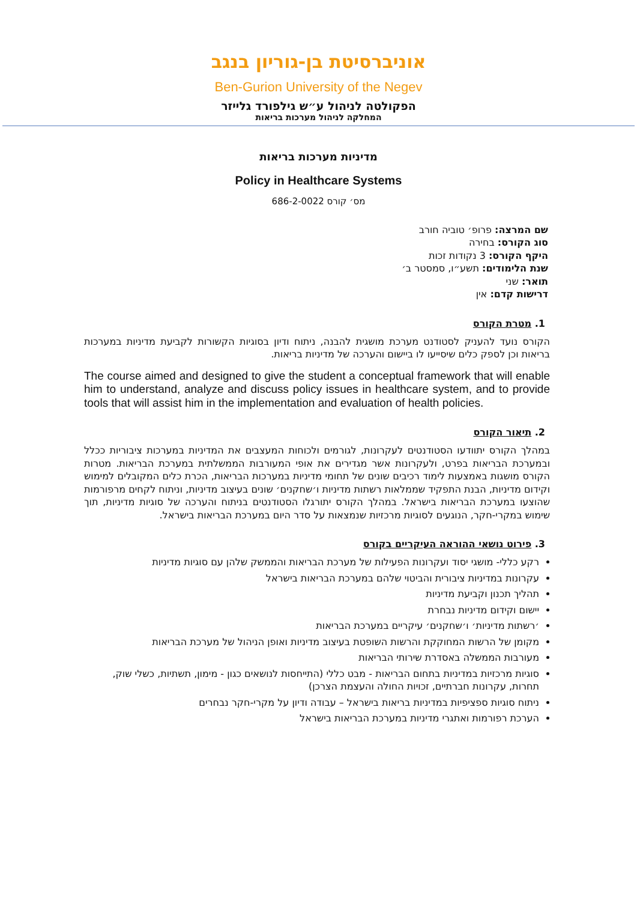אוניברסיטת בן-גוריון בנגב
Ben-Gurion University of the Negev
הפקולטה לניהול ע״ש גילפורד גלייזר
המחלקה לניהול מערכות בריאות
מדיניות מערכות בריאות
Policy in Healthcare Systems
מס׳ קורס 686-2-0022
שם המרצה: פרופ׳ טוביה חורב
סוג הקורס: בחירה
היקף הקורס: 3 נקודות זכות
שנת הלימודים: תשע״ו, סמסטר ב׳
תואר: שני
דרישות קדם: אין
1. מטרת הקורס
הקורס נועד להעניק לסטודנט מערכת מושגית להבנה, ניתוח ודיון בסוגיות הקשורות לקביעת מדיניות במערכות בריאות וכן לספק כלים שיסייעו לו ביישום והערכה של מדיניות בריאות.
The course aimed and designed to give the student a conceptual framework that will enable him to understand, analyze and discuss policy issues in healthcare system, and to provide tools that will assist him in the implementation and evaluation of health policies.
2. תיאור הקורס
במהלך הקורס יתוודעו הסטודנטים לעקרונות, לגורמים ולכוחות המעצבים את המדיניות במערכות ציבוריות ככלל ובמערכת הבריאות בפרט, ולעקרונות אשר מגדירים את אופי המעורבות הממשלתית במערכת הבריאות. מטרות הקורס מושגות באמצעות לימוד רכיבים שונים של תחומי מדיניות במערכות הבריאות, הכרת כלים המקובלים למימוש וקידום מדיניות, הבנת התפקיד שממלאות רשתות מדיניות ו׳שחקנים׳ שונים בעיצוב מדיניות, וניתוח לקחים מרפורמות שהוצעו במערכת הבריאות בישראל. במהלך הקורס יתורגלו הסטודנטים בניתוח והערכה של סוגיות מדיניות, תוך שימוש במקרי-חקר, הנוגעים לסוגיות מרכזיות שנמצאות על סדר היום במערכת הבריאות בישראל.
3. פירוט נושאי ההוראה העיקריים בקורס
רקע כללי- מושגי יסוד ועקרונות הפעילות של מערכת הבריאות והממשק שלהן עם סוגיות מדיניות
עקרונות במדיניות ציבורית והביטוי שלהם במערכת הבריאות בישראל
תהליך תכנון וקביעת מדיניות
יישום וקידום מדיניות נבחרת
׳רשתות מדיניות׳ ו׳שחקנים׳ עיקריים במערכת הבריאות
מקומן של הרשות המחוקקת והרשות השופטת בעיצוב מדיניות ואופן הניהול של מערכת הבריאות
מעורבות הממשלה באסדרת שירותי הבריאות
סוגיות מרכזיות במדיניות בתחום הבריאות - מבט כללי (התייחסות לנושאים כגון - מימון, תשתיות, כשלי שוק, תחרות, עקרונות חברתיים, זכויות החולה והעצמת הצרכן)
ניתוח סוגיות ספציפיות במדיניות בריאות בישראל – עבודה ודיון על מקרי-חקר נבחרים
הערכת רפורמות ואתגרי מדיניות במערכת הבריאות בישראל